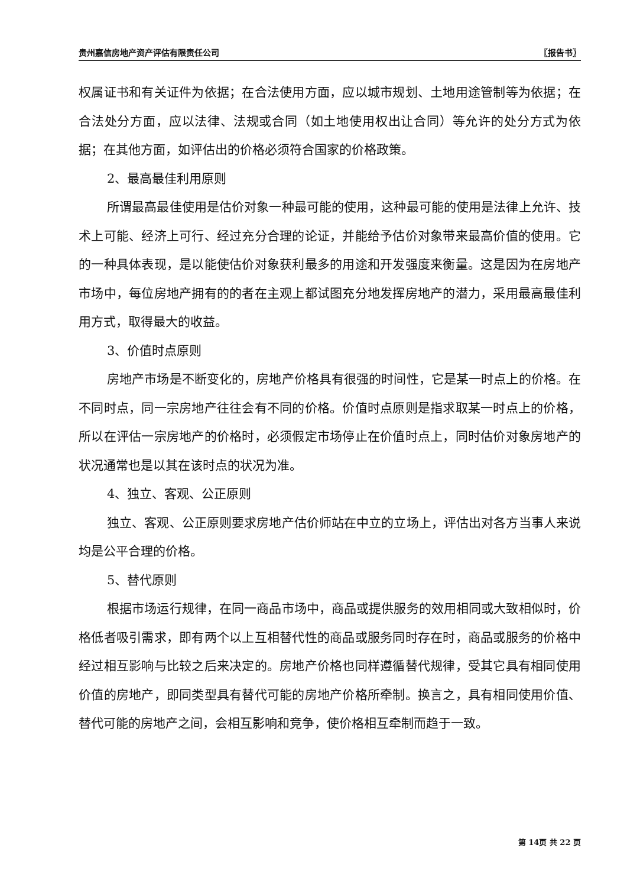贵州嘉信房地产资产评估有限责任公司 〖报告书〗
权属证书和有关证件为依据；在合法使用方面，应以城市规划、土地用途管制等为依据；在合法处分方面，应以法律、法规或合同（如土地使用权出让合同）等允许的处分方式为依据；在其他方面，如评估出的价格必须符合国家的价格政策。
2、最高最佳利用原则
所谓最高最佳使用是估价对象一种最可能的使用，这种最可能的使用是法律上允许、技术上可能、经济上可行、经过充分合理的论证，并能给予估价对象带来最高价值的使用。它的一种具体表现，是以能使估价对象获利最多的用途和开发强度来衡量。这是因为在房地产市场中，每位房地产拥有的的者在主观上都试图充分地发挥房地产的潜力，采用最高最佳利用方式，取得最大的收益。
3、价值时点原则
房地产市场是不断变化的，房地产价格具有很强的时间性，它是某一时点上的价格。在不同时点，同一宗房地产往往会有不同的价格。价值时点原则是指求取某一时点上的价格，所以在评估一宗房地产的价格时，必须假定市场停止在价值时点上，同时估价对象房地产的状况通常也是以其在该时点的状况为准。
4、独立、客观、公正原则
独立、客观、公正原则要求房地产估价师站在中立的立场上，评估出对各方当事人来说均是公平合理的价格。
5、替代原则
根据市场运行规律，在同一商品市场中，商品或提供服务的效用相同或大致相似时，价格低者吸引需求，即有两个以上互相替代性的商品或服务同时存在时，商品或服务的价格中经过相互影响与比较之后来决定的。房地产价格也同样遵循替代规律，受其它具有相同使用价值的房地产，即同类型具有替代可能的房地产价格所牵制。换言之，具有相同使用价值、替代可能的房地产之间，会相互影响和竞争，使价格相互牵制而趋于一致。
第 14页 共 22 页